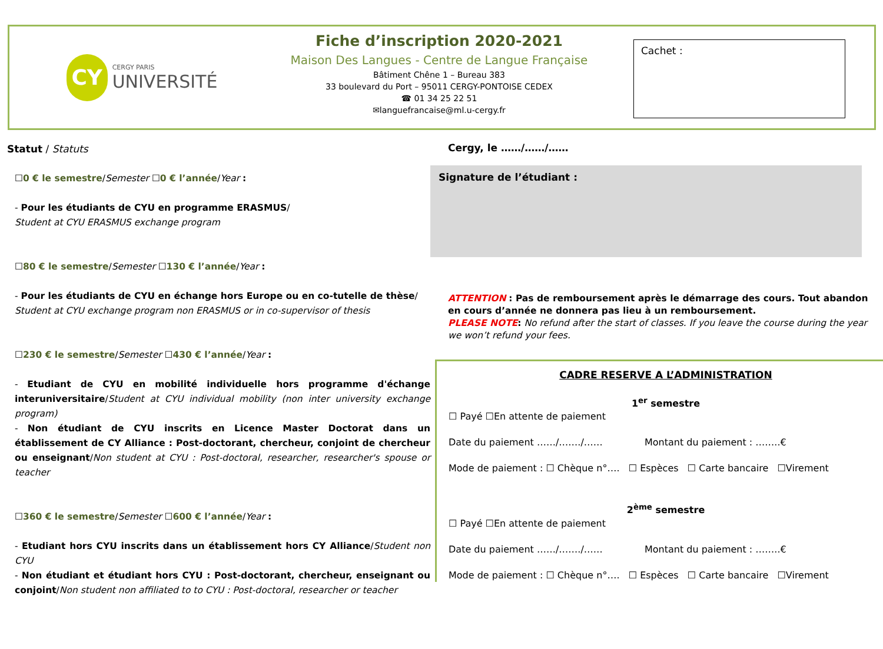CY
CERGY PARIS
UNIVERSITÉ
Fiche d’inscription 2020-2021
Maison Des Langues - Centre de Langue Française
Bâtiment Chêne 1 – Bureau 383
33 boulevard du Port – 95011 CERGY-PONTOISE CEDEX
☎ 01 34 25 22 51
✉languefrancaise@ml.u-cergy.fr
Cachet :
Statut / Statuts
☐0 € le semestre/Semester ☐0 € l’année/Year :
- Pour les étudiants de CYU en programme ERASMUS/
Student at CYU ERASMUS exchange program
☐80 € le semestre/Semester ☐130 € l’année/Year :
- Pour les étudiants de CYU en échange hors Europe ou en co-tutelle de thèse/
Student at CYU exchange program non ERASMUS or in co-supervisor of thesis
☐230 € le semestre/Semester ☐430 € l’année/Year :
- Etudiant de CYU en mobilité individuelle hors programme d'échange interuniversitaire/Student at CYU individual mobility (non inter university exchange program)
- Non étudiant de CYU inscrits en Licence Master Doctorat dans un établissement de CY Alliance : Post-doctorant, chercheur, conjoint de chercheur ou enseignant/Non student at CYU : Post-doctoral, researcher, researcher's spouse or teacher
☐360 € le semestre/Semester ☐600 € l’année/Year :
- Etudiant hors CYU inscrits dans un établissement hors CY Alliance/Student non CYU
- Non étudiant et étudiant hors CYU : Post-doctorant, chercheur, enseignant ou conjoint/Non student non affiliated to to CYU : Post-doctoral, researcher or teacher
Cergy, le ……/……/……
Signature de l’étudiant :
ATTENTION : Pas de remboursement après le démarrage des cours. Tout abandon en cours d’année ne donnera pas lieu à un remboursement.
PLEASE NOTE: No refund after the start of classes. If you leave the course during the year we won’t refund your fees.
CADRE RESERVE A L’ADMINISTRATION
1<sup>er</sup> semestre
☐ Payé ☐En attente de paiement
Date du paiement ……/……./…… Montant du paiement : ……..€
Mode de paiement : ☐ Chèque n°…. ☐ Espèces ☐ Carte bancaire ☐Virement
2<sup>ème</sup> semestre
☐ Payé ☐En attente de paiement
Date du paiement ……/……./…… Montant du paiement : ……..€
Mode de paiement : ☐ Chèque n°…. ☐ Espèces ☐ Carte bancaire ☐Virement